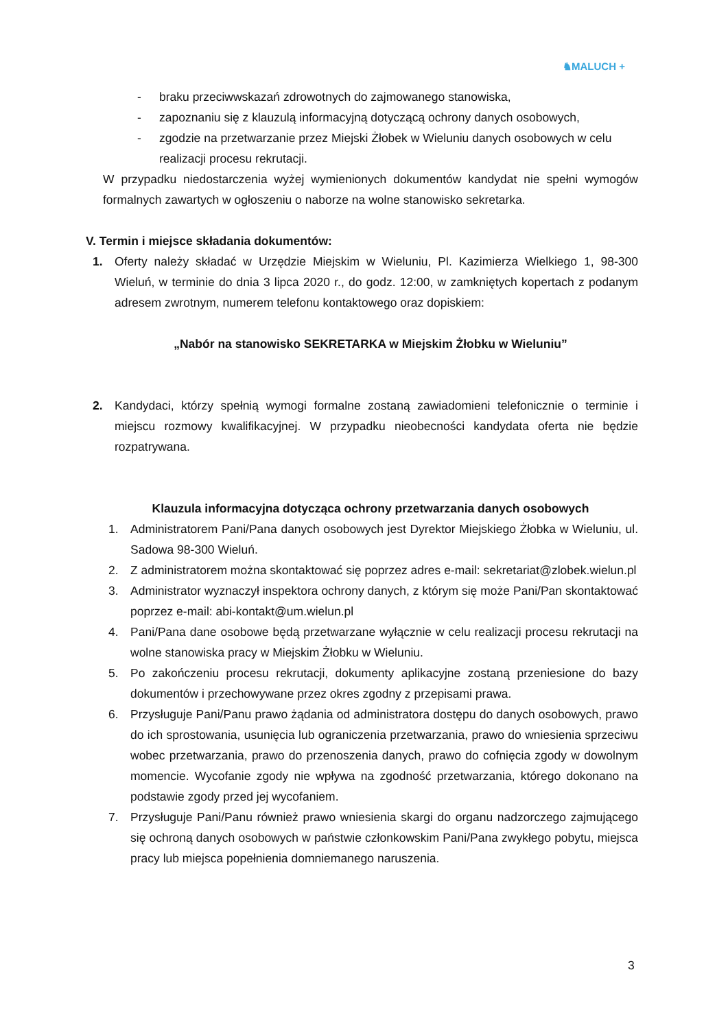♞MALUCH +
- braku przeciwwskazań zdrowotnych do zajmowanego stanowiska,
- zapoznaniu się z klauzulą informacyjną dotyczącą ochrony danych osobowych,
- zgodzie na przetwarzanie przez Miejski Żłobek w Wieluniu danych osobowych w celu realizacji procesu rekrutacji.
W przypadku niedostarczenia wyżej wymienionych dokumentów kandydat nie spełni wymogów formalnych zawartych w ogłoszeniu o naborze na wolne stanowisko sekretarka.
V. Termin i miejsce składania dokumentów:
1. Oferty należy składać w Urzędzie Miejskim w Wieluniu, Pl. Kazimierza Wielkiego 1, 98-300 Wieluń, w terminie do dnia 3 lipca 2020 r., do godz. 12:00, w zamkniętych kopertach z podanym adresem zwrotnym, numerem telefonu kontaktowego oraz dopiskiem:
„Nabór na stanowisko SEKRETARKA w Miejskim Żłobku w Wieluniu”
2. Kandydaci, którzy spełnią wymogi formalne zostaną zawiadomieni telefonicznie o terminie i miejscu rozmowy kwalifikacyjnej. W przypadku nieobecności kandydata oferta nie będzie rozpatrywana.
Klauzula informacyjna dotycząca ochrony przetwarzania danych osobowych
1. Administratorem Pani/Pana danych osobowych jest Dyrektor Miejskiego Żłobka w Wieluniu, ul. Sadowa 98-300 Wieluń.
2. Z administratorem można skontaktować się poprzez adres e-mail: sekretariat@zlobek.wielun.pl
3. Administrator wyznaczył inspektora ochrony danych, z którym się może Pani/Pan skontaktować poprzez e-mail: abi-kontakt@um.wielun.pl
4. Pani/Pana dane osobowe będą przetwarzane wyłącznie w celu realizacji procesu rekrutacji na wolne stanowiska pracy w Miejskim Żłobku w Wieluniu.
5. Po zakończeniu procesu rekrutacji, dokumenty aplikacyjne zostaną przeniesione do bazy dokumentów i przechowywane przez okres zgodny z przepisami prawa.
6. Przysługuje Pani/Panu prawo żądania od administratora dostępu do danych osobowych, prawo do ich sprostowania, usunięcia lub ograniczenia przetwarzania, prawo do wniesienia sprzeciwu wobec przetwarzania, prawo do przenoszenia danych, prawo do cofnięcia zgody w dowolnym momencie. Wycofanie zgody nie wpływa na zgodność przetwarzania, którego dokonano na podstawie zgody przed jej wycofaniem.
7. Przysługuje Pani/Panu również prawo wniesienia skargi do organu nadzorczego zajmującego się ochroną danych osobowych w państwie członkowskim Pani/Pana zwykłego pobytu, miejsca pracy lub miejsca popełnienia domniemanego naruszenia.
3